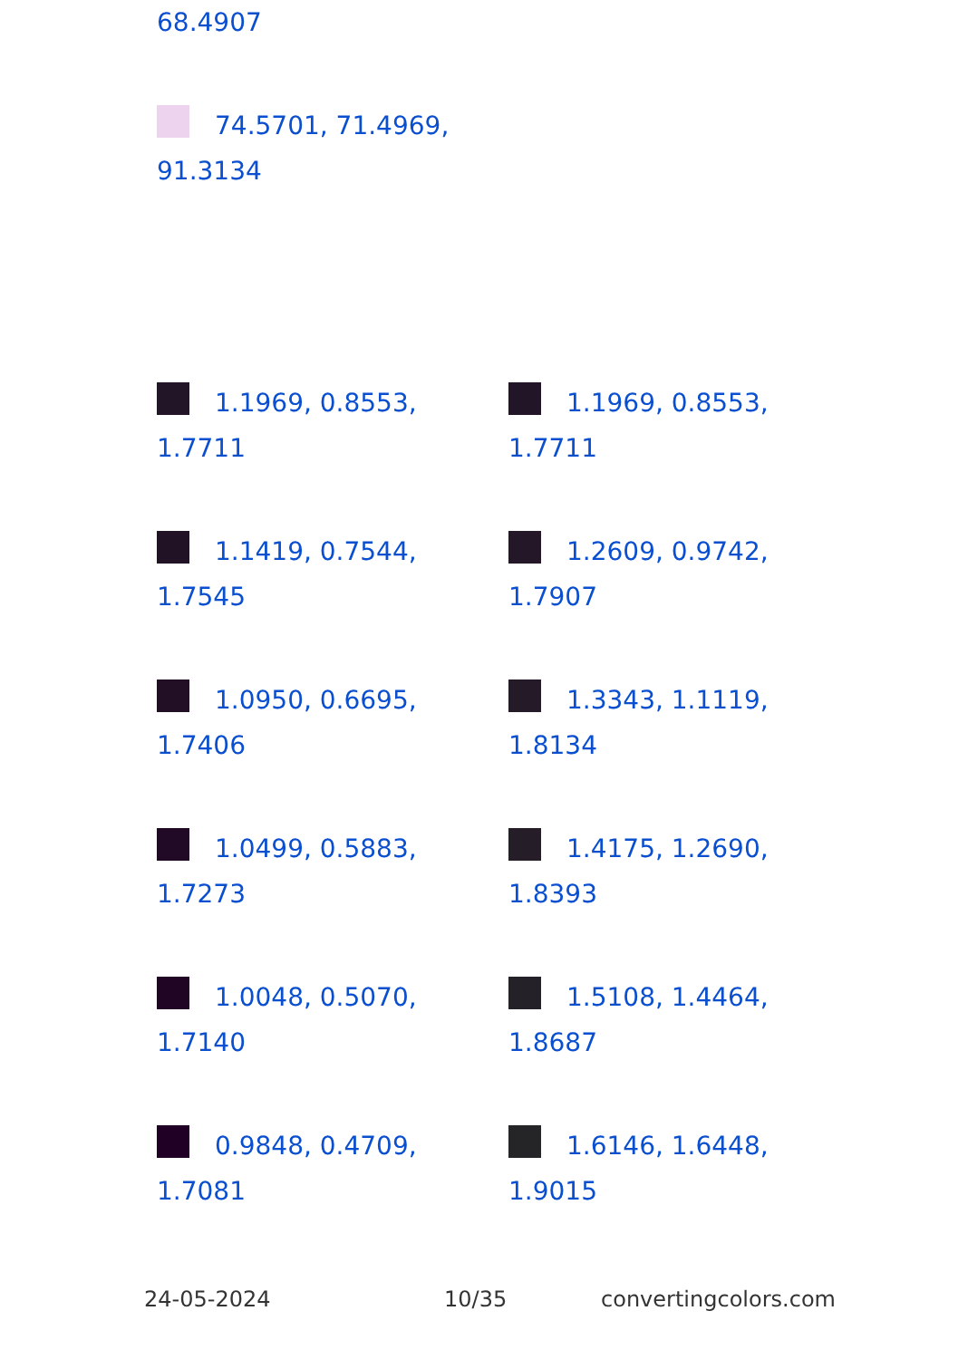68.4907
74.5701, 71.4969, 91.3134
1.1969, 0.8553, 1.7711
1.1969, 0.8553, 1.7711
1.1419, 0.7544, 1.7545
1.2609, 0.9742, 1.7907
1.0950, 0.6695, 1.7406
1.3343, 1.1119, 1.8134
1.0499, 0.5883, 1.7273
1.4175, 1.2690, 1.8393
1.0048, 0.5070, 1.7140
1.5108, 1.4464, 1.8687
0.9848, 0.4709, 1.7081
1.6146, 1.6448, 1.9015
24-05-2024 10/35 convertingcolors.com